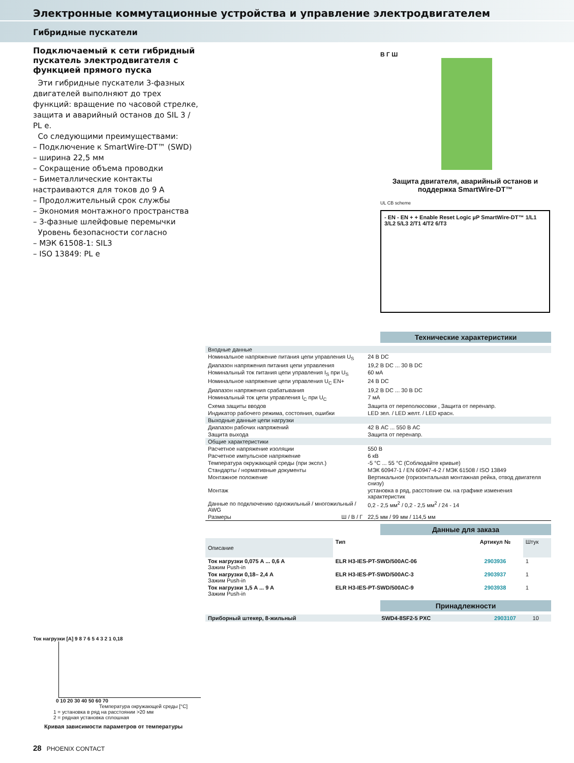Электронные коммутационные устройства и управление электродвигателем
Гибридные пускатели
Подключаемый к сети гибридный пускатель электродвигателя с функцией прямого пуска
Эти гибридные пускатели 3-фазных двигателей выполняют до трех функций: вращение по часовой стрелке, защита и аварийный останов до SIL 3 / PL e.
Со следующими преимуществами:
– Подключение к SmartWire-DT™ (SWD)
– ширина 22,5 мм
– Сокращение объема проводки
– Биметаллические контакты настраиваются для токов до 9 A
– Продолжительный срок службы
– Экономия монтажного пространства
– 3-фазные шлейфовые перемычки
Уровень безопасности согласно
– МЭК 61508-1: SIL3
– ISO 13849: PL e
В Г Ш
Защита двигателя, аварийный останов и поддержка SmartWire-DT™
UL CB scheme
- EN - EN + + Enable Reset Logic µP SmartWire-DT™ 1/L1 3/L2 5/L3 2/T1 4/T2 6/T3
Технические характеристики
| Входные данные | |
| Номинальное напряжение питания цепи управления U<sub>S</sub> | 24 В DC |
| Диапазон напряжения питания цепи управления | 19,2 В DC ... 30 В DC |
| Номинальный ток питания цепи управления I<sub>S</sub> при U<sub>S</sub> | 60 мА |
| Номинальное напряжение цепи управления U<sub>C</sub> EN+ | 24 В DC |
| Диапазон напряжения срабатывания | 19,2 В DC ... 30 В DC |
| Номинальный ток цепи управления I<sub>C</sub> при U<sub>C</sub> | 7 мА |
| Схема защиты вводов | Защита от переполюсовки , Защита от перенапр. |
| Индикатор рабочего режима, состояния, ошибки | LED зел. / LED желт. / LED красн. |
| Выходные данные цепи нагрузки | |
| Диапазон рабочих напряжений | 42 В AC ... 550 В AC |
| Защита выхода | Защита от перенапр. |
| Общие характеристики | |
| Расчетное напряжение изоляции | 550 В |
| Расчетное импульсное напряжение | 6 кВ |
| Температура окружающей среды (при экспл.) | -5 °C ... 55 °C (Соблюдайте кривые) |
| Стандарты / нормативные документы | МЭК 60947-1 / EN 60947-4-2 / МЭК 61508 / ISO 13849 |
| Монтажное положение | Вертикальное (горизонтальная монтажная рейка, отвод двигателя снизу) |
| Монтаж | установка в ряд, расстояние см. на графике изменения характеристик |
| Данные по подключению одножильный / многожильный / AWG | 0,2 - 2,5 мм<sup>2</sup> / 0,2 - 2,5 мм<sup>2</sup> / 24 - 14 |
| Размеры Ш / В / Г | 22,5 мм / 99 мм / 114,5 мм |
Данные для заказа
| Описание | Тип | Артикул № | Штук |
| Ток нагрузки 0,075 A ... 0,6 A Зажим Push-in | ELR H3-IES-PT-SWD/500AC-06 | 2903936 | 1 |
| Ток нагрузки 0,18– 2,4 A Зажим Push-in | ELR H3-IES-PT-SWD/500AC-3 | 2903937 | 1 |
| Ток нагрузки 1,5 A ... 9 A Зажим Push-in | ELR H3-IES-PT-SWD/500AC-9 | 2903938 | 1 |
Принадлежности
| Приборный штекер, 8-жильный | SWD4-8SF2-5 PXC | 2903107 | 10 |
Ток нагрузки [A] 9 8 7 6 5 4 3 2 1 0,18
0 10 20 30 40 50 60 70
Температура окружающей среды [°C]
1 = установка в ряд на расстоянии >20 мм
2 = рядная установка сплошная
Кривая зависимости параметров от температуры
28 PHOENIX CONTACT